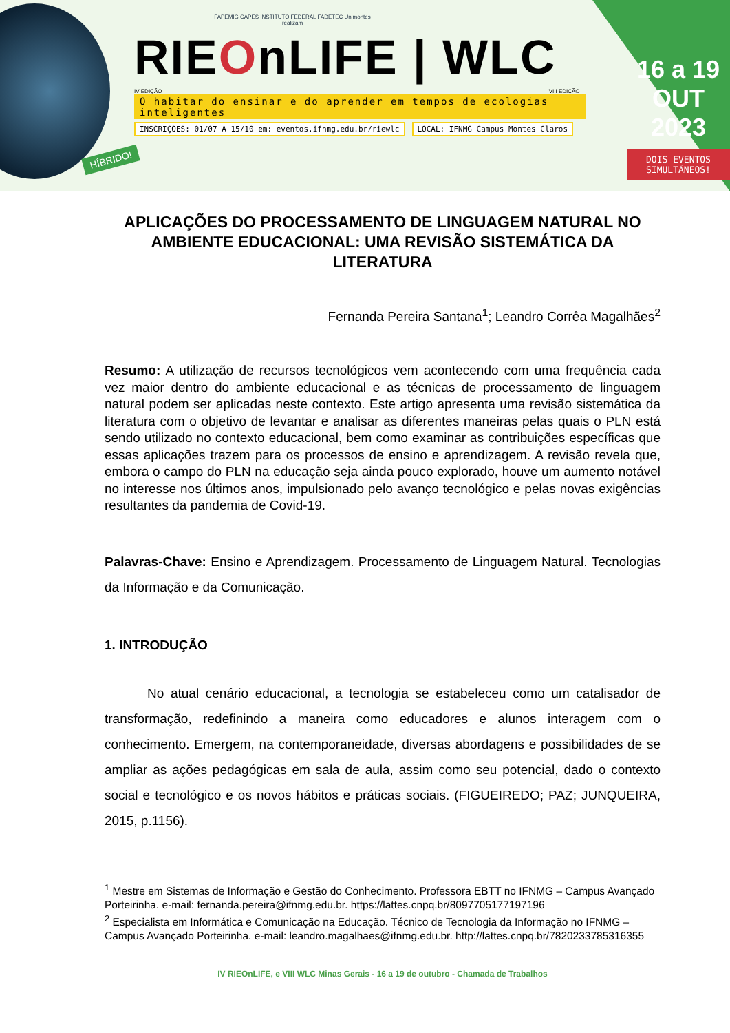FAPEMIG CAPES INSTITUTO FEDERAL FADETEC Unimontes
realizam
RIEOnLIFE | WLC
IV EDIÇÃO VIII EDIÇÃO
O habitar do ensinar e do aprender em tempos de ecologias inteligentes
INSCRIÇÕES: 01/07 A 15/10 em: eventos.ifnmg.edu.br/riewlc LOCAL: IFNMG Campus Montes Claros
16 a 19
OUT
2023
DOIS EVENTOS SIMULTÂNEOS!
HÍBRIDO!
APLICAÇÕES DO PROCESSAMENTO DE LINGUAGEM NATURAL NO AMBIENTE EDUCACIONAL: UMA REVISÃO SISTEMÁTICA DA LITERATURA
Fernanda Pereira Santana<sup>1</sup>; Leandro Corrêa Magalhães<sup>2</sup>
Resumo: A utilização de recursos tecnológicos vem acontecendo com uma frequência cada vez maior dentro do ambiente educacional e as técnicas de processamento de linguagem natural podem ser aplicadas neste contexto. Este artigo apresenta uma revisão sistemática da literatura com o objetivo de levantar e analisar as diferentes maneiras pelas quais o PLN está sendo utilizado no contexto educacional, bem como examinar as contribuições específicas que essas aplicações trazem para os processos de ensino e aprendizagem. A revisão revela que, embora o campo do PLN na educação seja ainda pouco explorado, houve um aumento notável no interesse nos últimos anos, impulsionado pelo avanço tecnológico e pelas novas exigências resultantes da pandemia de Covid-19.
Palavras-Chave: Ensino e Aprendizagem. Processamento de Linguagem Natural. Tecnologias da Informação e da Comunicação.
1. INTRODUÇÃO
No atual cenário educacional, a tecnologia se estabeleceu como um catalisador de transformação, redefinindo a maneira como educadores e alunos interagem com o conhecimento. Emergem, na contemporaneidade, diversas abordagens e possibilidades de se ampliar as ações pedagógicas em sala de aula, assim como seu potencial, dado o contexto social e tecnológico e os novos hábitos e práticas sociais. (FIGUEIREDO; PAZ; JUNQUEIRA, 2015, p.1156).
<sup>1</sup> Mestre em Sistemas de Informação e Gestão do Conhecimento. Professora EBTT no IFNMG – Campus Avançado Porteirinha. e-mail: fernanda.pereira@ifnmg.edu.br. https://lattes.cnpq.br/8097705177197196
<sup>2</sup> Especialista em Informática e Comunicação na Educação. Técnico de Tecnologia da Informação no IFNMG – Campus Avançado Porteirinha. e-mail: leandro.magalhaes@ifnmg.edu.br. http://lattes.cnpq.br/7820233785316355
IV RIEOnLIFE, e VIII WLC Minas Gerais - 16 a 19 de outubro - Chamada de Trabalhos